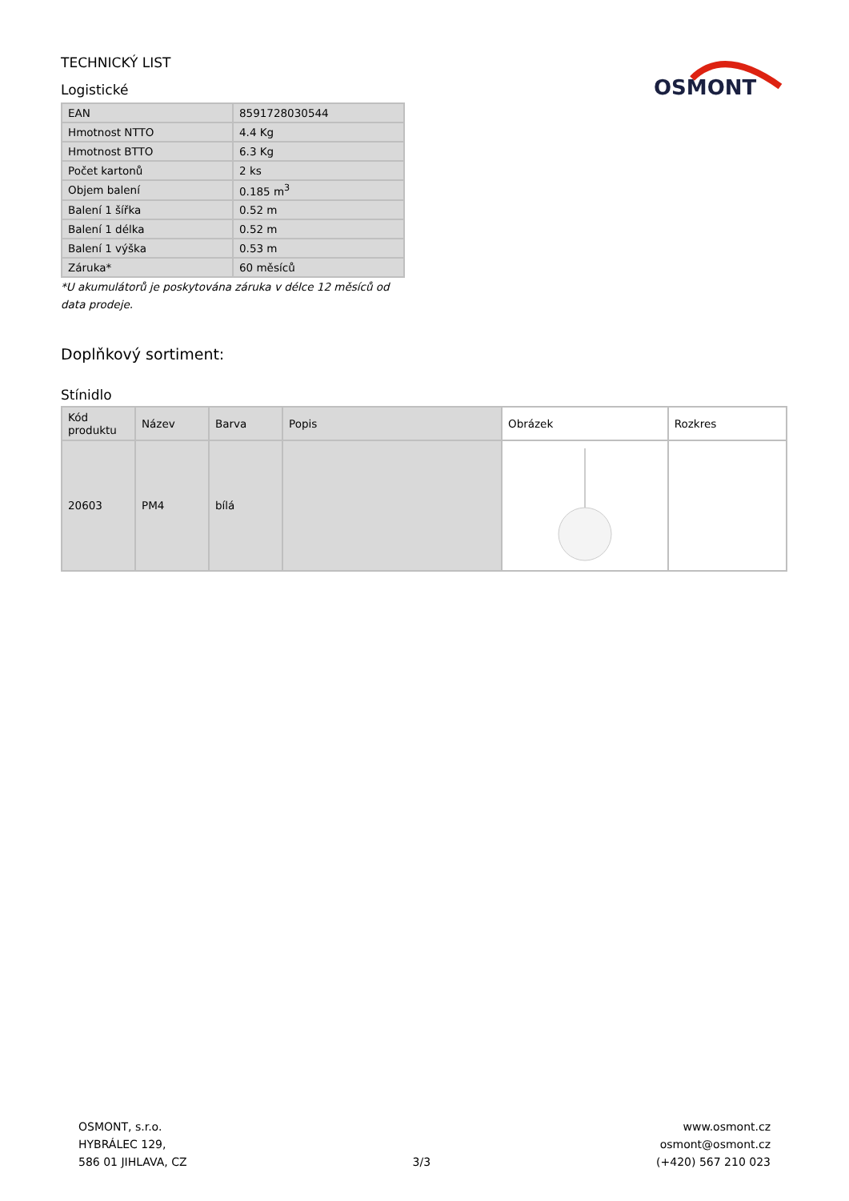TECHNICKÝ LIST
Logistické
OSMONT
| EAN | 8591728030544 |
| Hmotnost NTTO | 4.4 Kg |
| Hmotnost BTTO | 6.3 Kg |
| Počet kartonů | 2 ks |
| Objem balení | 0.185 m<sup>3</sup> |
| Balení 1 šířka | 0.52 m |
| Balení 1 délka | 0.52 m |
| Balení 1 výška | 0.53 m |
| Záruka* | 60 měsíců |
*U akumulátorů je poskytována záruka v délce 12 měsíců od data prodeje.
Doplňkový sortiment:
Stínidlo
| Kód produktu | Název | Barva | Popis | Obrázek | Rozkres |
| --- | --- | --- | --- | --- | --- |
| 20603 | PM4 | bílá | | | |
OSMONT, s.r.o.
HYBRÁLEC 129,
586 01 JIHLAVA, CZ
3/3
www.osmont.cz
osmont@osmont.cz
(+420) 567 210 023